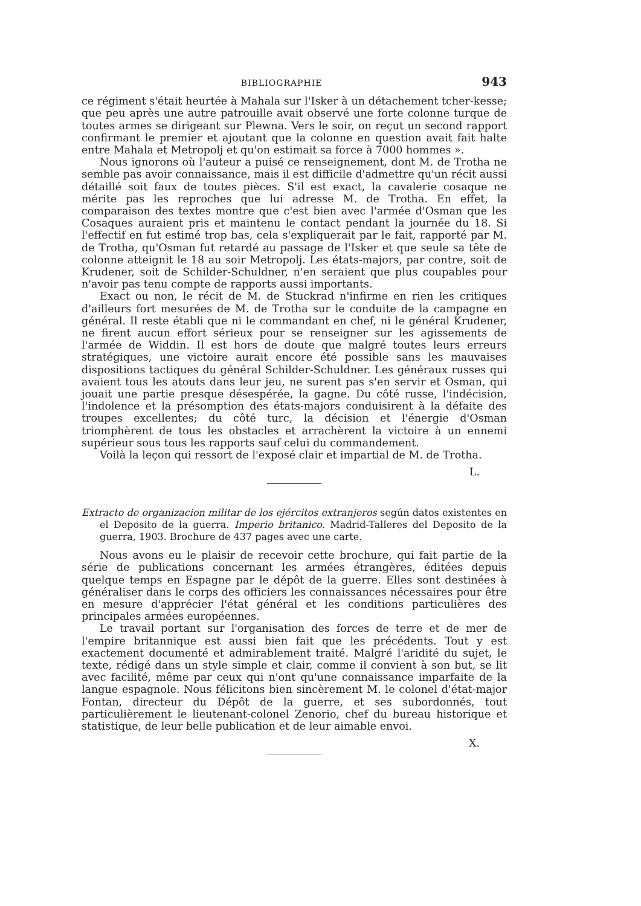BIBLIOGRAPHIE 943
ce régiment s'était heurtée à Mahala sur l'Isker à un détachement tcher-kesse; que peu après une autre patrouille avait observé une forte colonne turque de toutes armes se dirigeant sur Plewna. Vers le soir, on reçut un second rapport confirmant le premier et ajoutant que la colonne en question avait fait halte entre Mahala et Metropolj et qu'on estimait sa force à 7000 hommes ».
Nous ignorons où l'auteur a puisé ce renseignement, dont M. de Trotha ne semble pas avoir connaissance, mais il est difficile d'admettre qu'un récit aussi détaillé soit faux de toutes pièces. S'il est exact, la cavalerie cosaque ne mérite pas les reproches que lui adresse M. de Trotha. En effet, la comparaison des textes montre que c'est bien avec l'armée d'Osman que les Cosaques auraient pris et maintenu le contact pendant la journée du 18. Si l'effectif en fut estimé trop bas, cela s'expliquerait par le fait, rapporté par M. de Trotha, qu'Osman fut retardé au passage de l'Isker et que seule sa tête de colonne atteignit le 18 au soir Metropolj. Les états-majors, par contre, soit de Krudener, soit de Schilder-Schuldner, n'en seraient que plus coupables pour n'avoir pas tenu compte de rapports aussi importants.
Exact ou non, le récit de M. de Stuckrad n'infirme en rien les critiques d'ailleurs fort mesurées de M. de Trotha sur le conduite de la campagne en général. Il reste établi que ni le commandant en chef, ni le général Krudener, ne firent aucun effort sérieux pour se renseigner sur les agissements de l'armée de Widdin. Il est hors de doute que malgré toutes leurs erreurs stratégiques, une victoire aurait encore été possible sans les mauvaises dispositions tactiques du général Schilder-Schuldner. Les généraux russes qui avaient tous les atouts dans leur jeu, ne surent pas s'en servir et Osman, qui jouait une partie presque désespérée, la gagne. Du côté russe, l'indécision, l'indolence et la présomption des états-majors conduisirent à la défaite des troupes excellentes; du côté turc, la décision et l'énergie d'Osman triomphèrent de tous les obstacles et arrachèrent la victoire à un ennemi supérieur sous tous les rapports sauf celui du commandement.
Voilà la leçon qui ressort de l'exposé clair et impartial de M. de Trotha.
L.
Extracto de organizacion militar de los ejércitos extranjeros según datos existentes en el Deposito de la guerra. Imperio britanico. Madrid-Talleres del Deposito de la guerra, 1903. Brochure de 437 pages avec une carte.
Nous avons eu le plaisir de recevoir cette brochure, qui fait partie de la série de publications concernant les armées étrangères, éditées depuis quelque temps en Espagne par le dépôt de la guerre. Elles sont destinées à généraliser dans le corps des officiers les connaissances nécessaires pour être en mesure d'apprécier l'état général et les conditions particulières des principales armées européennes.
Le travail portant sur l'organisation des forces de terre et de mer de l'empire britannique est aussi bien fait que les précédents. Tout y est exactement documenté et admirablement traité. Malgré l'aridité du sujet, le texte, rédigé dans un style simple et clair, comme il convient à son but, se lit avec facilité, même par ceux qui n'ont qu'une connaissance imparfaite de la langue espagnole. Nous félicitons bien sincèrement M. le colonel d'état-major Fontan, directeur du Dépôt de la guerre, et ses subordonnés, tout particulièrement le lieutenant-colonel Zenorio, chef du bureau historique et statistique, de leur belle publication et de leur aimable envoi.
X.